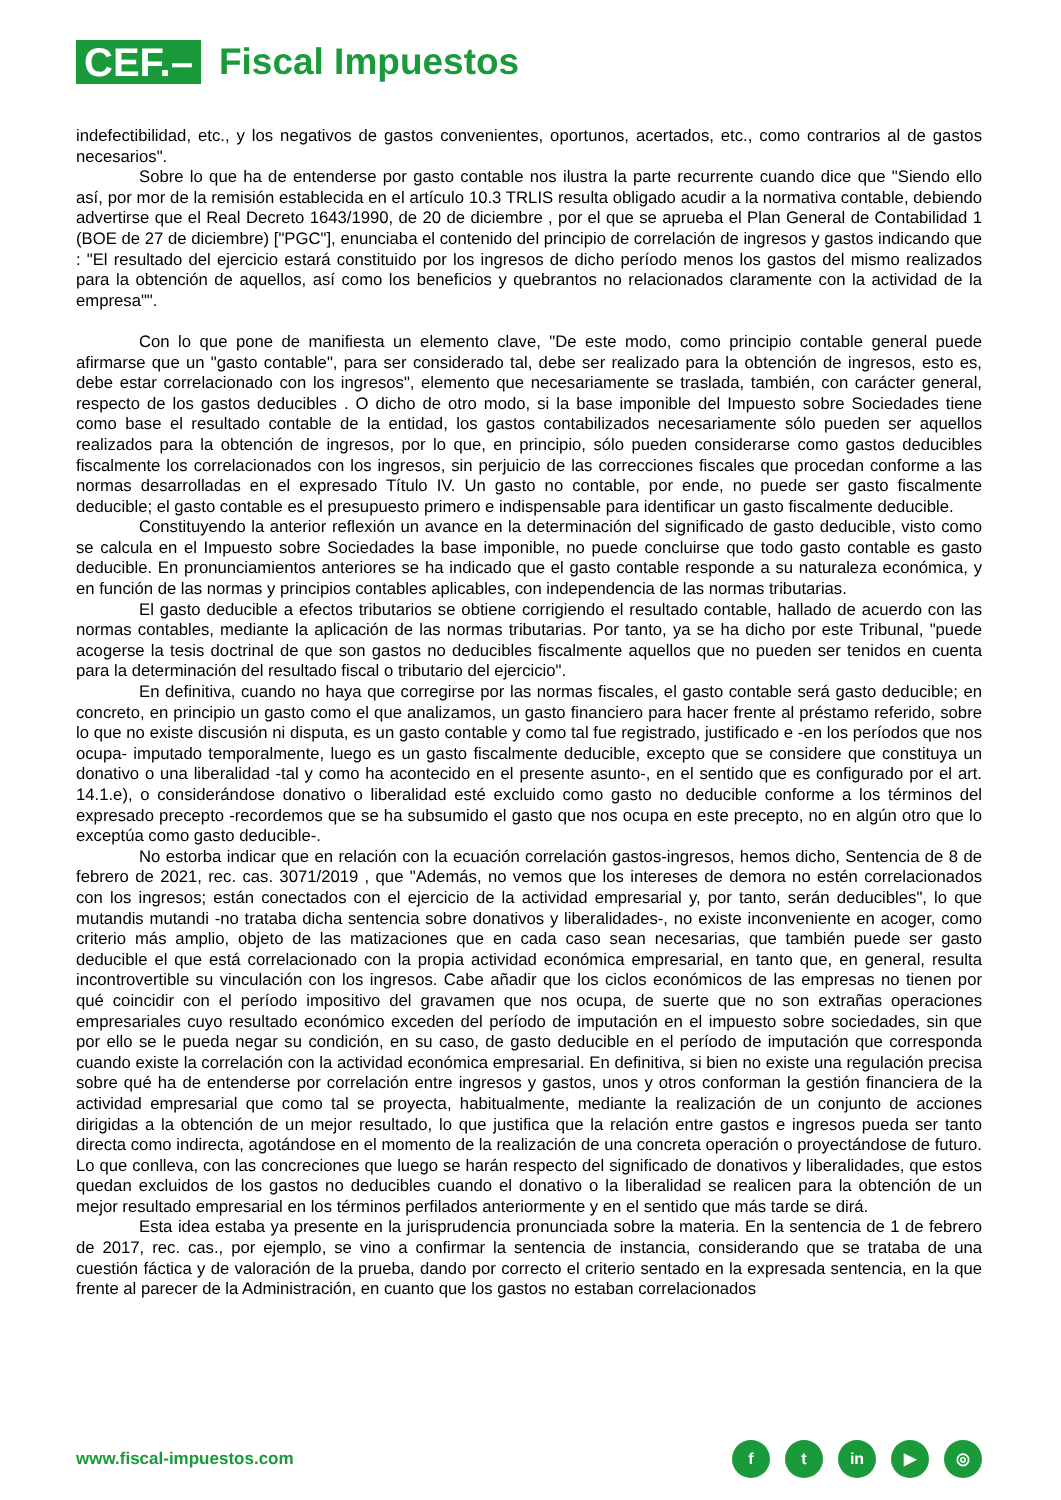CEF.–
Fiscal Impuestos
indefectibilidad, etc., y los negativos de gastos convenientes, oportunos, acertados, etc., como contrarios al de gastos necesarios".
Sobre lo que ha de entenderse por gasto contable nos ilustra la parte recurrente cuando dice que "Siendo ello así, por mor de la remisión establecida en el artículo 10.3 TRLIS resulta obligado acudir a la normativa contable, debiendo advertirse que el Real Decreto 1643/1990, de 20 de diciembre , por el que se aprueba el Plan General de Contabilidad 1 (BOE de 27 de diciembre) ["PGC"], enunciaba el contenido del principio de correlación de ingresos y gastos indicando que : "El resultado del ejercicio estará constituido por los ingresos de dicho período menos los gastos del mismo realizados para la obtención de aquellos, así como los beneficios y quebrantos no relacionados claramente con la actividad de la empresa"".
Con lo que pone de manifiesta un elemento clave, "De este modo, como principio contable general puede afirmarse que un "gasto contable", para ser considerado tal, debe ser realizado para la obtención de ingresos, esto es, debe estar correlacionado con los ingresos", elemento que necesariamente se traslada, también, con carácter general, respecto de los gastos deducibles . O dicho de otro modo, si la base imponible del Impuesto sobre Sociedades tiene como base el resultado contable de la entidad, los gastos contabilizados necesariamente sólo pueden ser aquellos realizados para la obtención de ingresos, por lo que, en principio, sólo pueden considerarse como gastos deducibles fiscalmente los correlacionados con los ingresos, sin perjuicio de las correcciones fiscales que procedan conforme a las normas desarrolladas en el expresado Título IV. Un gasto no contable, por ende, no puede ser gasto fiscalmente deducible; el gasto contable es el presupuesto primero e indispensable para identificar un gasto fiscalmente deducible.
Constituyendo la anterior reflexión un avance en la determinación del significado de gasto deducible, visto como se calcula en el Impuesto sobre Sociedades la base imponible, no puede concluirse que todo gasto contable es gasto deducible. En pronunciamientos anteriores se ha indicado que el gasto contable responde a su naturaleza económica, y en función de las normas y principios contables aplicables, con independencia de las normas tributarias.
El gasto deducible a efectos tributarios se obtiene corrigiendo el resultado contable, hallado de acuerdo con las normas contables, mediante la aplicación de las normas tributarias. Por tanto, ya se ha dicho por este Tribunal, "puede acogerse la tesis doctrinal de que son gastos no deducibles fiscalmente aquellos que no pueden ser tenidos en cuenta para la determinación del resultado fiscal o tributario del ejercicio".
En definitiva, cuando no haya que corregirse por las normas fiscales, el gasto contable será gasto deducible; en concreto, en principio un gasto como el que analizamos, un gasto financiero para hacer frente al préstamo referido, sobre lo que no existe discusión ni disputa, es un gasto contable y como tal fue registrado, justificado e -en los períodos que nos ocupa- imputado temporalmente, luego es un gasto fiscalmente deducible, excepto que se considere que constituya un donativo o una liberalidad -tal y como ha acontecido en el presente asunto-, en el sentido que es configurado por el art. 14.1.e), o considerándose donativo o liberalidad esté excluido como gasto no deducible conforme a los términos del expresado precepto -recordemos que se ha subsumido el gasto que nos ocupa en este precepto, no en algún otro que lo exceptúa como gasto deducible-.
No estorba indicar que en relación con la ecuación correlación gastos-ingresos, hemos dicho, Sentencia de 8 de febrero de 2021, rec. cas. 3071/2019 , que "Además, no vemos que los intereses de demora no estén correlacionados con los ingresos; están conectados con el ejercicio de la actividad empresarial y, por tanto, serán deducibles", lo que mutandis mutandi -no trataba dicha sentencia sobre donativos y liberalidades-, no existe inconveniente en acoger, como criterio más amplio, objeto de las matizaciones que en cada caso sean necesarias, que también puede ser gasto deducible el que está correlacionado con la propia actividad económica empresarial, en tanto que, en general, resulta incontrovertible su vinculación con los ingresos. Cabe añadir que los ciclos económicos de las empresas no tienen por qué coincidir con el período impositivo del gravamen que nos ocupa, de suerte que no son extrañas operaciones empresariales cuyo resultado económico exceden del período de imputación en el impuesto sobre sociedades, sin que por ello se le pueda negar su condición, en su caso, de gasto deducible en el período de imputación que corresponda cuando existe la correlación con la actividad económica empresarial. En definitiva, si bien no existe una regulación precisa sobre qué ha de entenderse por correlación entre ingresos y gastos, unos y otros conforman la gestión financiera de la actividad empresarial que como tal se proyecta, habitualmente, mediante la realización de un conjunto de acciones dirigidas a la obtención de un mejor resultado, lo que justifica que la relación entre gastos e ingresos pueda ser tanto directa como indirecta, agotándose en el momento de la realización de una concreta operación o proyectándose de futuro. Lo que conlleva, con las concreciones que luego se harán respecto del significado de donativos y liberalidades, que estos quedan excluidos de los gastos no deducibles cuando el donativo o la liberalidad se realicen para la obtención de un mejor resultado empresarial en los términos perfilados anteriormente y en el sentido que más tarde se dirá.
Esta idea estaba ya presente en la jurisprudencia pronunciada sobre la materia. En la sentencia de 1 de febrero de 2017, rec. cas., por ejemplo, se vino a confirmar la sentencia de instancia, considerando que se trataba de una cuestión fáctica y de valoración de la prueba, dando por correcto el criterio sentado en la expresada sentencia, en la que frente al parecer de la Administración, en cuanto que los gastos no estaban correlacionados
www.fiscal-impuestos.com
ft in ▶ ◎